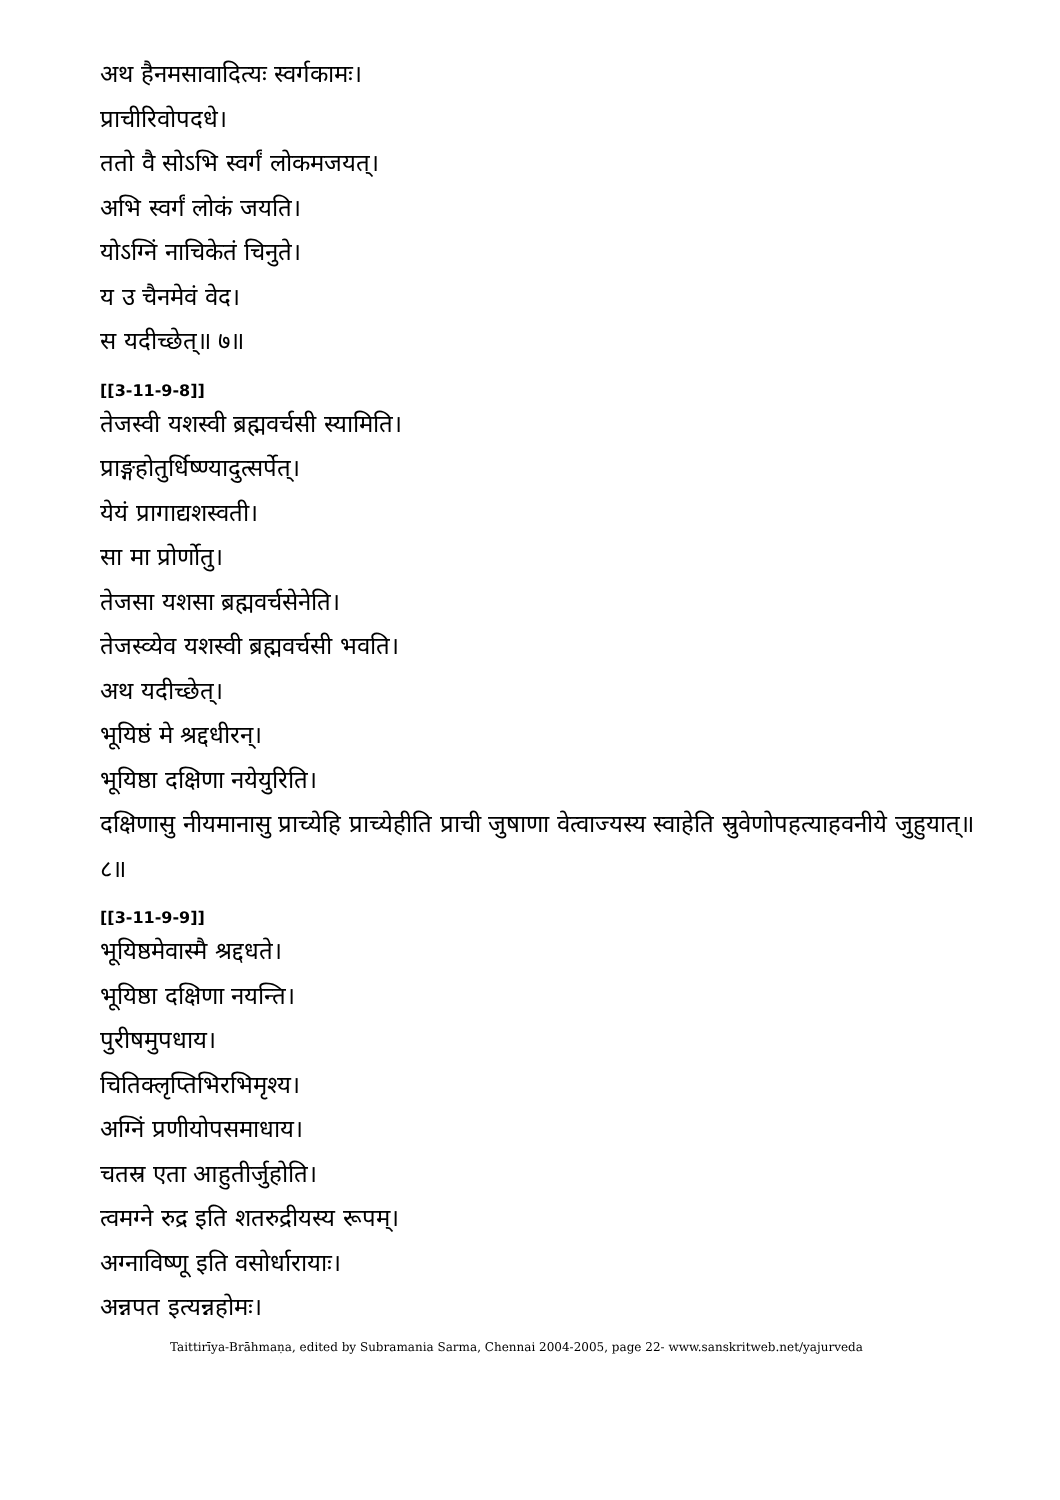अथ हैनमसावादित्यः स्वर्गकामः।
प्राचीरिवोपदधे।
ततो वै सोऽभि स्वर्गं लोकमजयत्।
अभि स्वर्गं लोकं जयति।
योऽग्निं नाचिकेतं चिनुते।
य उ चैनमेवं वेद।
स यदीच्छेत्॥ ७॥
[[3-11-9-8]]
तेजस्वी यशस्वी ब्रह्मवर्चसी स्यामिति।
प्राङ्गहोतुर्धिष्ण्यादुत्सर्पेत्।
येयं प्रागाद्यशस्वती।
सा मा प्रोर्णोतु।
तेजसा यशसा ब्रह्मवर्चसेनेति।
तेजस्व्येव यशस्वी ब्रह्मवर्चसी भवति।
अथ यदीच्छेत्।
भूयिष्ठं मे श्रद्दधीरन्।
भूयिष्ठा दक्षिणा नयेयुरिति।
दक्षिणासु नीयमानासु प्राच्येहि प्राच्येहीति प्राची जुषाणा वेत्वाज्यस्य स्वाहेति स्रुवेणोपहत्याहवनीये जुहुयात्॥ ८॥
[[3-11-9-9]]
भूयिष्ठमेवास्मै श्रद्दधते।
भूयिष्ठा दक्षिणा नयन्ति।
पुरीषमुपधाय।
चितिक्लृप्तिभिरभिमृश्य।
अग्निं प्रणीयोपसमाधाय।
चतस्र एता आहुतीर्जुहोति।
त्वमग्ने रुद्र इति शतरुद्रीयस्य रूपम्।
अग्नाविष्णू इति वसोर्धारायाः।
अन्नपत इत्यन्नहोमः।
Taittirīya-Brāhmaṇa, edited by Subramania Sarma, Chennai 2004-2005, page 22- www.sanskritweb.net/yajurveda